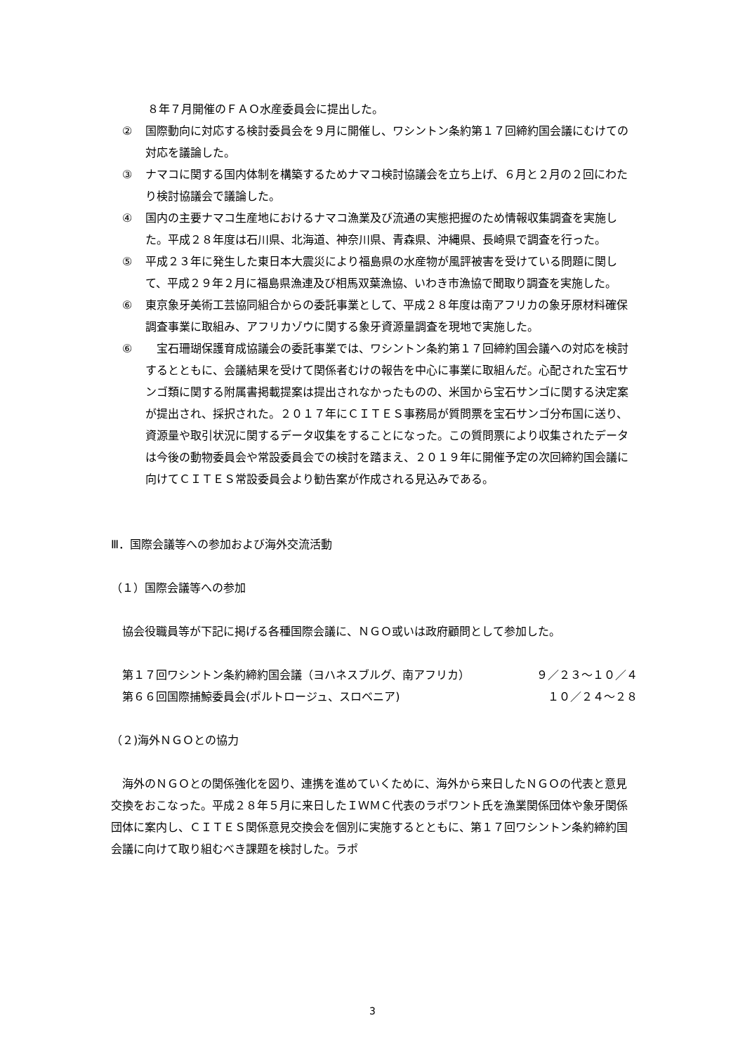８年７月開催のＦＡＯ水産委員会に提出した。
② 国際動向に対応する検討委員会を９月に開催し、ワシントン条約第１７回締約国会議にむけての対応を議論した。
③ ナマコに関する国内体制を構築するためナマコ検討協議会を立ち上げ、６月と２月の２回にわたり検討協議会で議論した。
④ 国内の主要ナマコ生産地におけるナマコ漁業及び流通の実態把握のため情報収集調査を実施した。平成２８年度は石川県、北海道、神奈川県、青森県、沖縄県、長崎県で調査を行った。
⑤ 平成２３年に発生した東日本大震災により福島県の水産物が風評被害を受けている問題に関して、平成２９年２月に福島県漁連及び相馬双葉漁協、いわき市漁協で聞取り調査を実施した。
⑥ 東京象牙美術工芸協同組合からの委託事業として、平成２８年度は南アフリカの象牙原材料確保調査事業に取組み、アフリカゾウに関する象牙資源量調査を現地で実施した。
⑥　宝石珊瑚保護育成協議会の委託事業では、ワシントン条約第１７回締約国会議への対応を検討するとともに、会議結果を受けて関係者むけの報告を中心に事業に取組んだ。心配された宝石サンゴ類に関する附属書掲載提案は提出されなかったものの、米国から宝石サンゴに関する決定案が提出され、採択された。２０１７年にＣＩＴＥＳ事務局が質問票を宝石サンゴ分布国に送り、資源量や取引状況に関するデータ収集をすることになった。この質問票により収集されたデータは今後の動物委員会や常設委員会での検討を踏まえ、２０１９年に開催予定の次回締約国会議に向けてＣＩＴＥＳ常設委員会より勧告案が作成される見込みである。
Ⅲ．国際会議等への参加および海外交流活動
（１）国際会議等への参加
協会役職員等が下記に掲げる各種国際会議に、ＮＧＯ或いは政府顧問として参加した。
第１７回ワシントン条約締約国会議（ヨハネスブルグ、南アフリカ） ９／２３～１０／４
第６６回国際捕鯨委員会(ポルトロージュ、スロベニア) １０／２４～２８
（２)海外ＮＧＯとの協力
　海外のＮＧＯとの関係強化を図り、連携を進めていくために、海外から来日したＮＧＯの代表と意見交換をおこなった。平成２８年５月に来日したＩＷＭＣ代表のラポワント氏を漁業関係団体や象牙関係団体に案内し、ＣＩＴＥＳ関係意見交換会を個別に実施するとともに、第１７回ワシントン条約締約国会議に向けて取り組むべき課題を検討した。ラポ
3